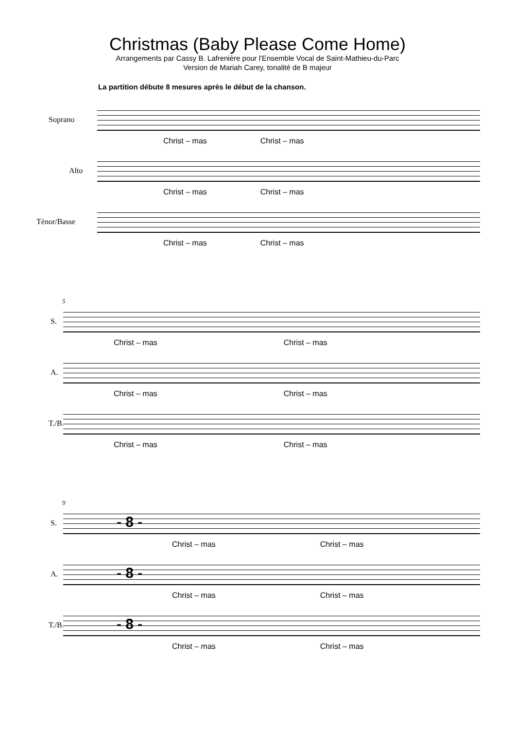Christmas (Baby Please Come Home)
Arrangements par Cassy B. Lafrenière pour l'Ensemble Vocal de Saint-Mathieu-du-Parc
Version de Mariah Carey, tonalité de B majeur
La partition débute 8 mesures après le début de la chanson.
Soprano
Christ – mas Christ – mas
Alto
Christ – mas Christ – mas
Ténor/Basse
Christ – mas Christ – mas
5
S.
Christ – mas Christ – mas
A.
Christ – mas Christ – mas
T./B.
Christ – mas Christ – mas
9
S. - 8 -
Christ – mas Christ – mas
A. - 8 -
Christ – mas Christ – mas
T./B. - 8 -
Christ – mas Christ – mas